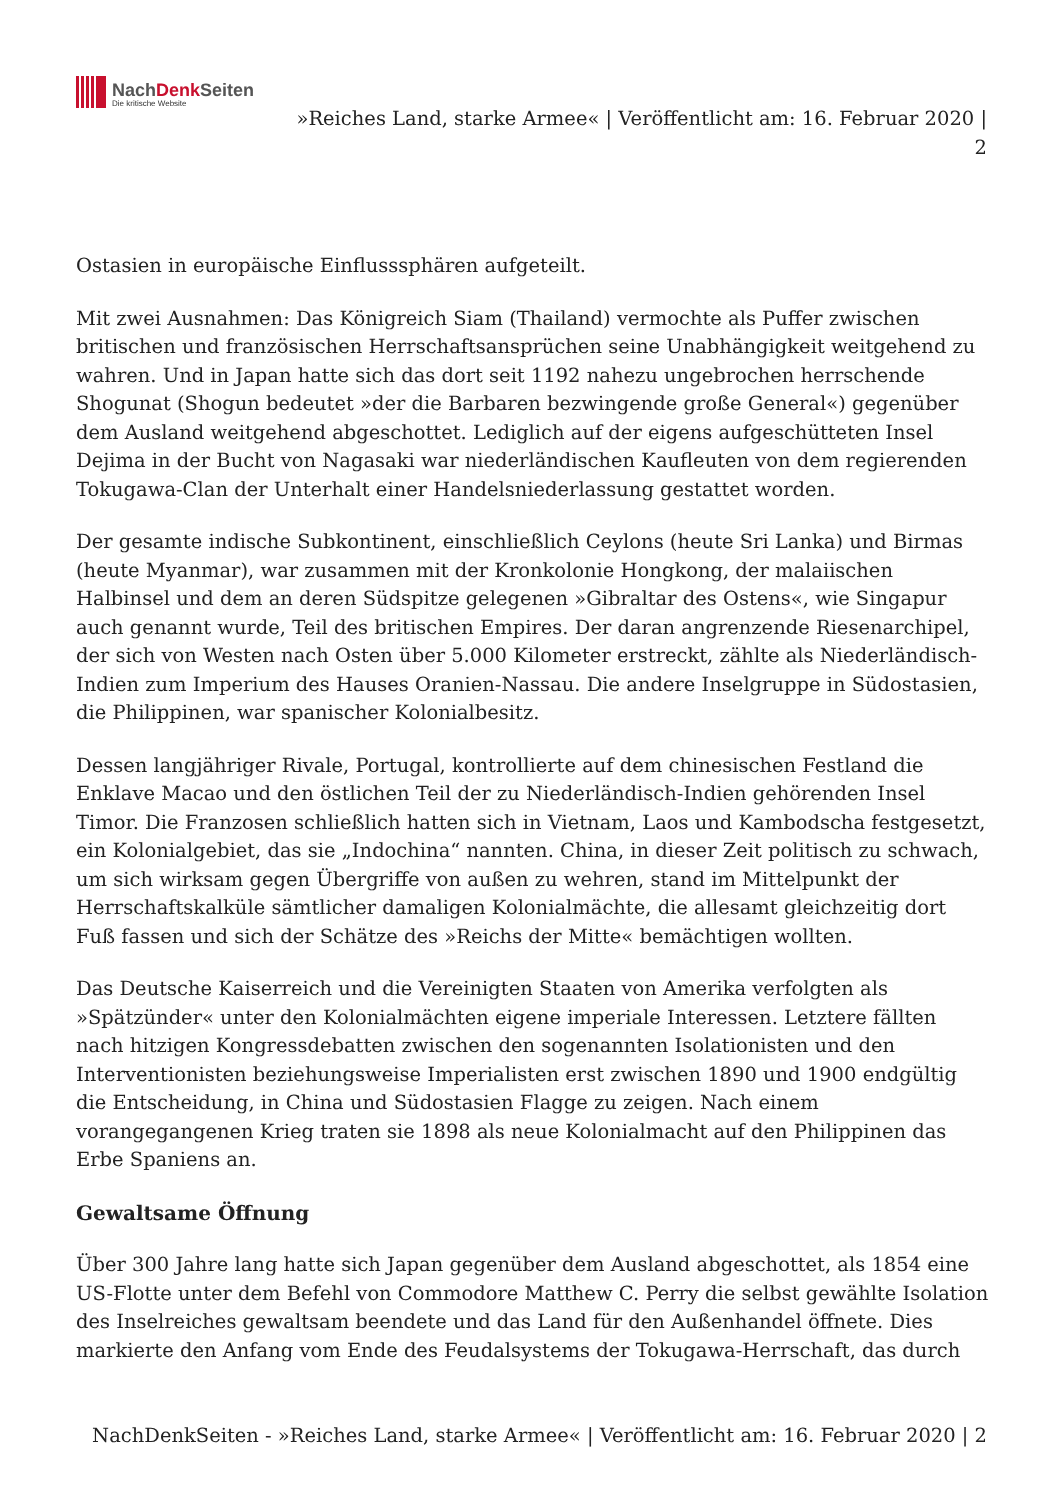NachDenk Seiten
Die kritische Website
»Reiches Land, starke Armee« | Veröffentlicht am: 16. Februar 2020 | 2
Ostasien in europäische Einflusssphären aufgeteilt.
Mit zwei Ausnahmen: Das Königreich Siam (Thailand) vermochte als Puffer zwischen britischen und französischen Herrschaftsansprüchen seine Unabhängigkeit weitgehend zu wahren. Und in Japan hatte sich das dort seit 1192 nahezu ungebrochen herrschende Shogunat (Shogun bedeutet »der die Barbaren bezwingende große General«) gegenüber dem Ausland weitgehend abgeschottet. Lediglich auf der eigens aufgeschütteten Insel Dejima in der Bucht von Nagasaki war niederländischen Kaufleuten von dem regierenden Tokugawa-Clan der Unterhalt einer Handelsniederlassung gestattet worden.
Der gesamte indische Subkontinent, einschließlich Ceylons (heute Sri Lanka) und Birmas (heute Myanmar), war zusammen mit der Kronkolonie Hongkong, der malaiischen Halbinsel und dem an deren Südspitze gelegenen »Gibraltar des Ostens«, wie Singapur auch genannt wurde, Teil des britischen Empires. Der daran angrenzende Riesenarchipel, der sich von Westen nach Osten über 5.000 Kilometer erstreckt, zählte als Niederländisch-Indien zum Imperium des Hauses Oranien-Nassau. Die andere Inselgruppe in Südostasien, die Philippinen, war spanischer Kolonialbesitz.
Dessen langjähriger Rivale, Portugal, kontrollierte auf dem chinesischen Festland die Enklave Macao und den östlichen Teil der zu Niederländisch-Indien gehörenden Insel Timor. Die Franzosen schließlich hatten sich in Vietnam, Laos und Kambodscha festgesetzt, ein Kolonialgebiet, das sie „Indochina“ nannten. China, in dieser Zeit politisch zu schwach, um sich wirksam gegen Übergriffe von außen zu wehren, stand im Mittelpunkt der Herrschaftskalküle sämtlicher damaligen Kolonialmächte, die allesamt gleichzeitig dort Fuß fassen und sich der Schätze des »Reichs der Mitte« bemächtigen wollten.
Das Deutsche Kaiserreich und die Vereinigten Staaten von Amerika verfolgten als »Spätzünder« unter den Kolonialmächten eigene imperiale Interessen. Letztere fällten nach hitzigen Kongressdebatten zwischen den sogenannten Isolationisten und den Interventionisten beziehungsweise Imperialisten erst zwischen 1890 und 1900 endgültig die Entscheidung, in China und Südostasien Flagge zu zeigen. Nach einem vorangegangenen Krieg traten sie 1898 als neue Kolonialmacht auf den Philippinen das Erbe Spaniens an.
Gewaltsame Öffnung
Über 300 Jahre lang hatte sich Japan gegenüber dem Ausland abgeschottet, als 1854 eine US-Flotte unter dem Befehl von Commodore Matthew C. Perry die selbst gewählte Isolation des Inselreiches gewaltsam beendete und das Land für den Außenhandel öffnete. Dies markierte den Anfang vom Ende des Feudalsystems der Tokugawa-Herrschaft, das durch
NachDenkSeiten - »Reiches Land, starke Armee« | Veröffentlicht am: 16. Februar 2020 | 2